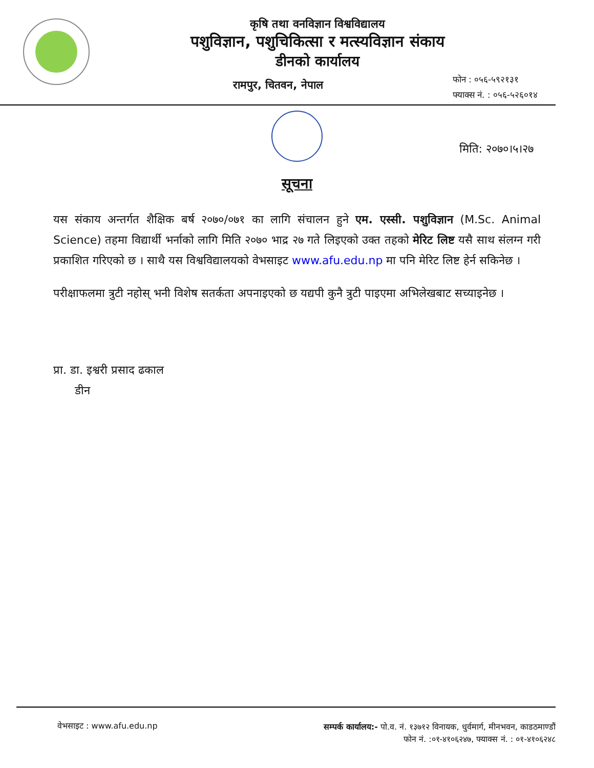कृषि तथा वनविज्ञान विश्वविद्यालय
पशुविज्ञान, पशुचिकित्सा र मत्स्यविज्ञान संकाय
डीनको कार्यालय
रामपुर, चितवन, नेपाल
फोन : ०५६-५९२१३१
फ्याक्स नं. : ०५६-५२६०१४
मिति: २०७०।५।२७
सूचना
यस संकाय अन्तर्गत शैक्षिक बर्ष २०७०/०७१ का लागि संचालन हुने एम. एस्सी. पशुविज्ञान (M.Sc. Animal Science) तहमा विद्यार्थी भर्नाको लागि मिति २०७० भाद्र २७ गते लिइएको उक्त तहको मेरिट लिष्ट यसै साथ संलग्न गरी प्रकाशित गरिएको छ । साथै यस विश्वविद्यालयको वेभसाइट www.afu.edu.np मा पनि मेरिट लिष्ट हेर्न सकिनेछ ।
परीक्षाफलमा त्रुटी नहोस् भनी विशेष सतर्कता अपनाइएको छ यद्यपी कुनै त्रुटी पाइएमा अभिलेखबाट सच्याइनेछ ।
प्रा. डा. इश्वरी प्रसाद ढकाल
डीन
वेभसाइट : www.afu.edu.np
सम्पर्क कार्यालय:- पो.व. नं. १३७१२ विनायक, धुर्वमार्ग, मीनभवन, काडठमाण्डौं
फोन नं. :०१-४१०६२४७, फ्याक्स नं. : ०१-४१०६२४८